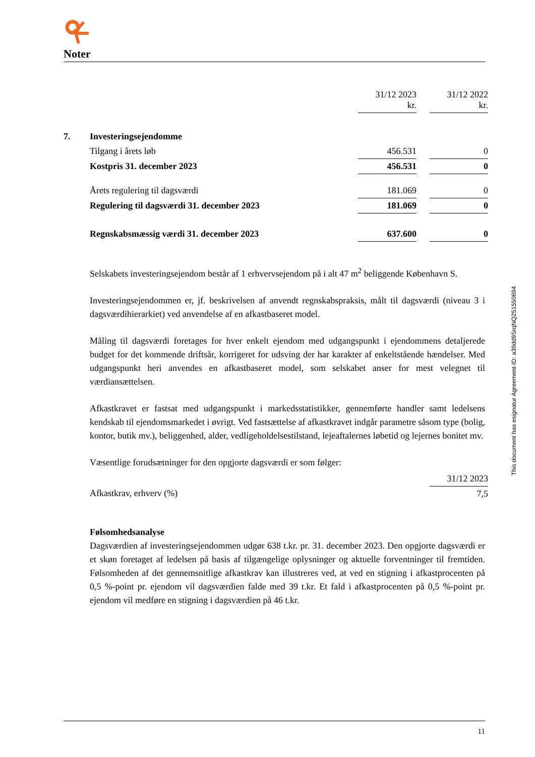Noter
| | | 31/12 2023 kr. | | 31/12 2022 kr. |
| 7. | Investeringsejendomme | | | |
| | Tilgang i årets løb | 456.531 | | 0 |
| | Kostpris 31. december 2023 | 456.531 | | 0 |
| | Årets regulering til dagsværdi | 181.069 | | 0 |
| | Regulering til dagsværdi 31. december 2023 | 181.069 | | 0 |
| | Regnskabsmæssig værdi 31. december 2023 | 637.600 | | 0 |
Selskabets investeringsejendom består af 1 erhvervsejendom på i alt 47 m<sup>2</sup> beliggende København S.
Investeringsejendommen er, jf. beskrivelsen af anvendt regnskabspraksis, målt til dagsværdi (niveau 3 i dagsværdihierarkiet) ved anvendelse af en afkastbaseret model.
Måling til dagsværdi foretages for hver enkelt ejendom med udgangspunkt i ejendommens detaljerede budget for det kommende driftsår, korrigeret for udsving der har karakter af enkeltstående hændelser. Med udgangspunkt heri anvendes en afkastbaseret model, som selskabet anser for mest velegnet til værdiansættelsen.
Afkastkravet er fastsat med udgangspunkt i markedsstatistikker, gennemførte handler samt ledelsens kendskab til ejendomsmarkedet i øvrigt. Ved fastsættelse af afkastkravet indgår parametre såsom type (bolig, kontor, butik mv.), beliggenhed, alder, vedligeholdelsestilstand, lejeaftalernes løbetid og lejernes bonitet mv.
Væsentlige forudsætninger for den opgjorte dagsværdi er som følger:
| | 31/12 2023 |
| Afkastkrav, erhverv (%) | 7,5 |
Følsomhedsanalyse
Dagsværdien af investeringsejendommen udgør 638 t.kr. pr. 31. december 2023. Den opgjorte dagsværdi er et skøn foretaget af ledelsen på basis af tilgængelige oplysninger og aktuelle forventninger til fremtiden. Følsomheden af det gennemsnitlige afkastkrav kan illustreres ved, at ved en stigning i afkastprocenten på 0,5 %-point pr. ejendom vil dagsværdien falde med 39 t.kr. Et fald i afkastprocenten på 0,5 %-point pr. ejendom vil medføre en stigning i dagsværdien på 46 t.kr.
This document has esignatur Agreement-ID: a39dd9SrqNQ251550694
11